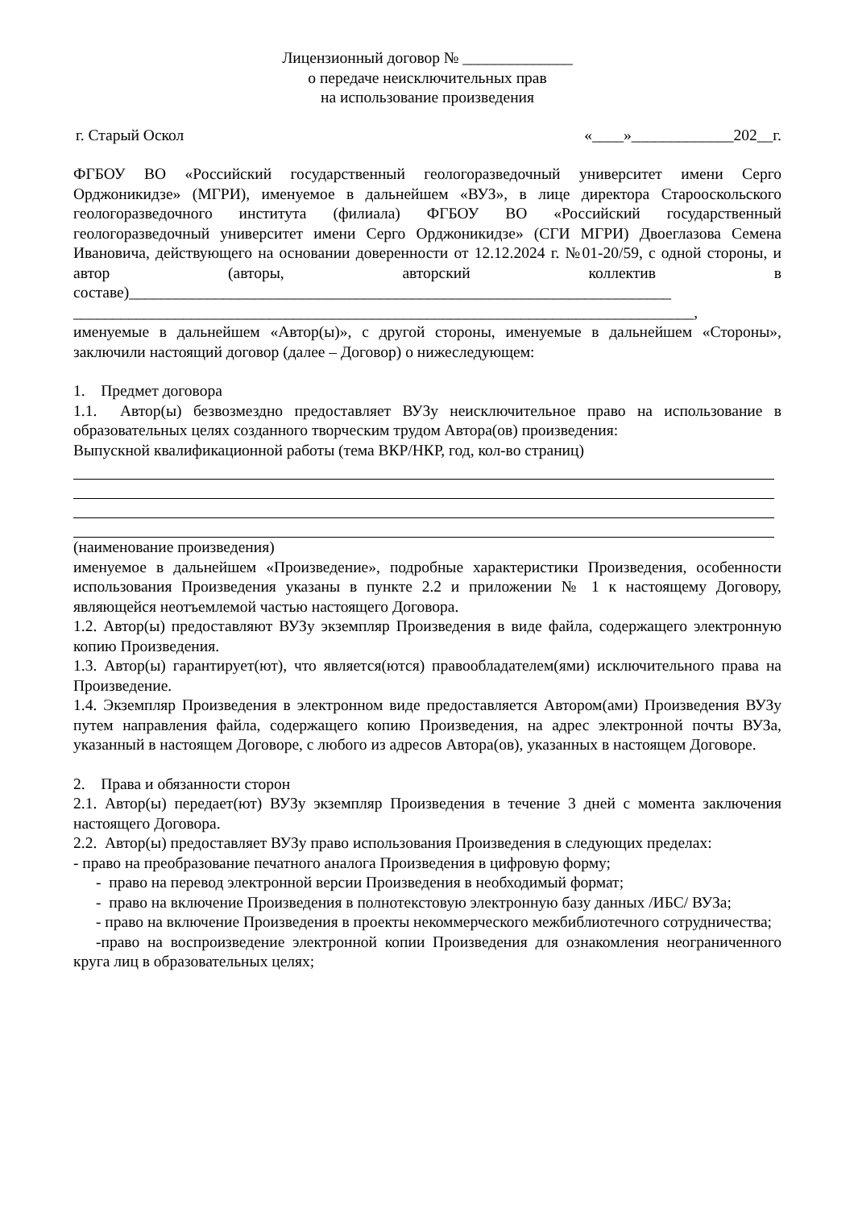Лицензионный договор № ______________
о передаче неисключительных прав
на использование произведения
г. Старый Оскол «____»_____________202__г.
ФГБОУ ВО «Российский государственный геологоразведочный университет имени Серго Орджоникидзе» (МГРИ), именуемое в дальнейшем «ВУЗ», в лице директора Старооскольского геологоразведочного института (филиала) ФГБОУ ВО «Российский государственный геологоразведочный университет имени Серго Орджоникидзе» (СГИ МГРИ) Двоеглазова Семена Ивановича, действующего на основании доверенности от 12.12.2024 г. №01-20/59, с одной стороны, и автор (авторы, авторский коллектив в составе)_____________________________________________________________________
_______________________________________________________________________________,
именуемые в дальнейшем «Автор(ы)», с другой стороны, именуемые в дальнейшем «Стороны», заключили настоящий договор (далее – Договор) о нижеследующем:
1. Предмет договора
1.1. Автор(ы) безвозмездно предоставляет ВУЗу неисключительное право на использование в образовательных целях созданного творческим трудом Автора(ов) произведения:
Выпускной квалификационной работы (тема ВКР/НКР, год, кол-во страниц)
(наименование произведения)
именуемое в дальнейшем «Произведение», подробные характеристики Произведения, особенности использования Произведения указаны в пункте 2.2 и приложении № 1 к настоящему Договору, являющейся неотъемлемой частью настоящего Договора.
1.2. Автор(ы) предоставляют ВУЗу экземпляр Произведения в виде файла, содержащего электронную копию Произведения.
1.3. Автор(ы) гарантирует(ют), что является(ются) правообладателем(ями) исключительного права на Произведение.
1.4. Экземпляр Произведения в электронном виде предоставляется Автором(ами) Произведения ВУЗу путем направления файла, содержащего копию Произведения, на адрес электронной почты ВУЗа, указанный в настоящем Договоре, с любого из адресов Автора(ов), указанных в настоящем Договоре.
2. Права и обязанности сторон
2.1. Автор(ы) передает(ют) ВУЗу экземпляр Произведения в течение 3 дней с момента заключения настоящего Договора.
2.2. Автор(ы) предоставляет ВУЗу право использования Произведения в следующих пределах:
- право на преобразование печатного аналога Произведения в цифровую форму;
- право на перевод электронной версии Произведения в необходимый формат;
- право на включение Произведения в полнотекстовую электронную базу данных /ИБС/ ВУЗа;
- право на включение Произведения в проекты некоммерческого межбиблиотечного сотрудничества;
-право на воспроизведение электронной копии Произведения для ознакомления неограниченного круга лиц в образовательных целях;